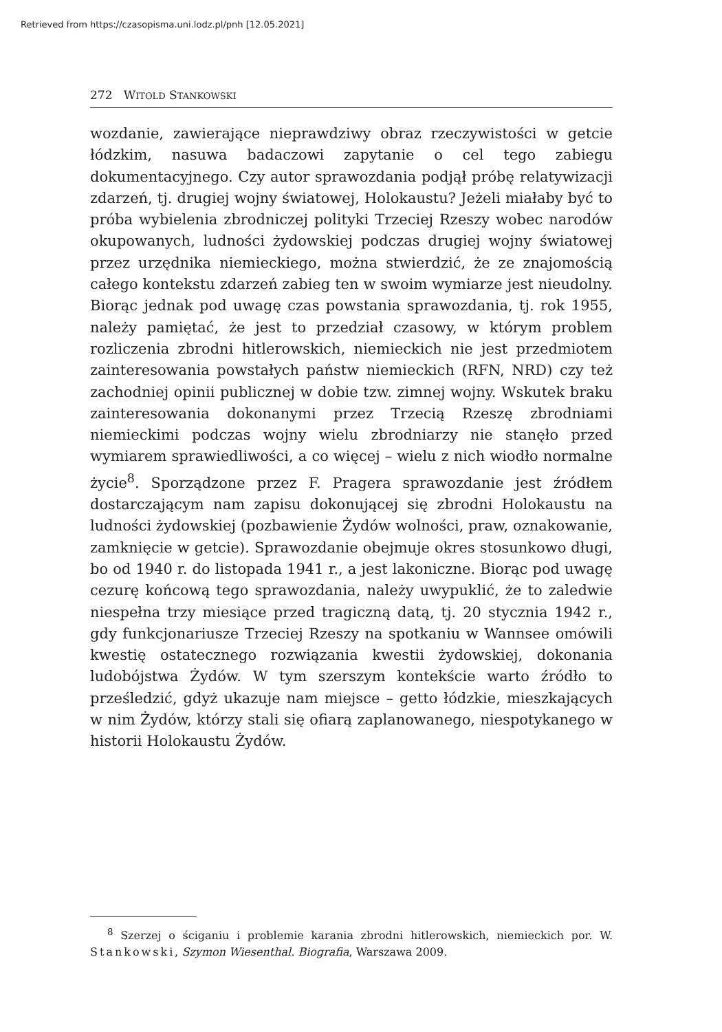Retrieved from https://czasopisma.uni.lodz.pl/pnh [12.05.2021]
272 WITOLD STANKOWSKI
wozdanie, zawierające nieprawdziwy obraz rzeczywistości w getcie łódzkim, nasuwa badaczowi zapytanie o cel tego zabiegu dokumentacyjnego. Czy autor sprawozdania podjął próbę relatywizacji zdarzeń, tj. drugiej wojny światowej, Holokaustu? Jeżeli miałaby być to próba wybielenia zbrodniczej polityki Trzeciej Rzeszy wobec narodów okupowanych, ludności żydowskiej podczas drugiej wojny światowej przez urzędnika niemieckiego, można stwierdzić, że ze znajomością całego kontekstu zdarzeń zabieg ten w swoim wymiarze jest nieudolny. Biorąc jednak pod uwagę czas powstania sprawozdania, tj. rok 1955, należy pamiętać, że jest to przedział czasowy, w którym problem rozliczenia zbrodni hitlerowskich, niemieckich nie jest przedmiotem zainteresowania powstałych państw niemieckich (RFN, NRD) czy też zachodniej opinii publicznej w dobie tzw. zimnej wojny. Wskutek braku zainteresowania dokonanymi przez Trzecią Rzeszę zbrodniami niemieckimi podczas wojny wielu zbrodniarzy nie stanęło przed wymiarem sprawiedliwości, a co więcej – wielu z nich wiodło normalne życie<sup>8</sup>. Sporządzone przez F. Pragera sprawozdanie jest źródłem dostarczającym nam zapisu dokonującej się zbrodni Holokaustu na ludności żydowskiej (pozbawienie Żydów wolności, praw, oznakowanie, zamknięcie w getcie). Sprawozdanie obejmuje okres stosunkowo długi, bo od 1940 r. do listopada 1941 r., a jest lakoniczne. Biorąc pod uwagę cezurę końcową tego sprawozdania, należy uwypuklić, że to zaledwie niespełna trzy miesiące przed tragiczną datą, tj. 20 stycznia 1942 r., gdy funkcjonariusze Trzeciej Rzeszy na spotkaniu w Wannsee omówili kwestię ostatecznego rozwiązania kwestii żydowskiej, dokonania ludobójstwa Żydów. W tym szerszym kontekście warto źródło to prześledzić, gdyż ukazuje nam miejsce – getto łódzkie, mieszkających w nim Żydów, którzy stali się ofiarą zaplanowanego, niespotykanego w historii Holokaustu Żydów.
<sup>8</sup> Szerzej o ściganiu i problemie karania zbrodni hitlerowskich, niemieckich por. W. Stankowski, Szymon Wiesenthal. Biografia, Warszawa 2009.